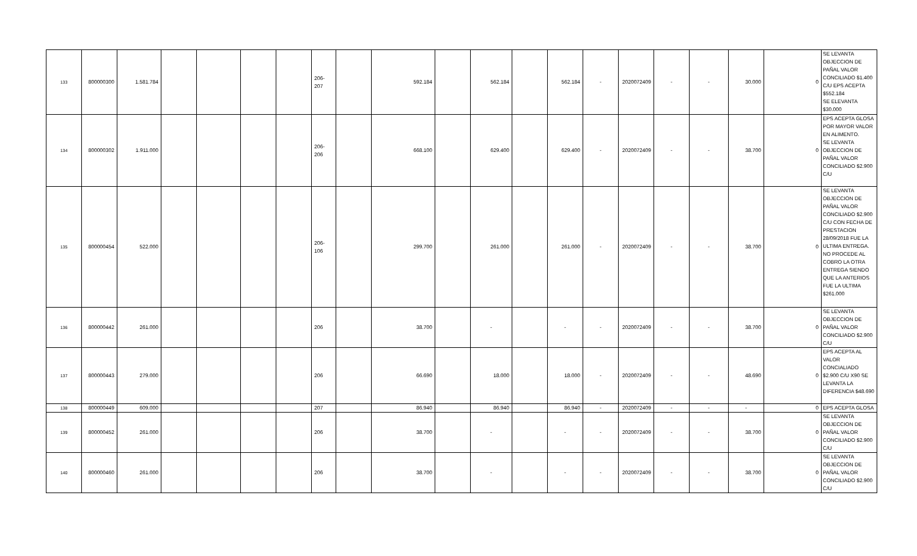| 133 | 800000300 | 1.581.784 | | | | | 206-207 | | 592.184 | | 562.184 | | 562.184 | - | 2020072409 | - | - | 30.000 | 0 | SE LEVANTA OBJECCION DE PAÑAL VALOR CONCILIADO $1.400 C/U EPS ACEPTA $552.184 SE ELEVANTA $30.000 |
| 134 | 800000302 | 1.911.000 | | | | | 206-206 | | 668.100 | | 629.400 | | 629.400 | - | 2020072409 | - | - | 38.700 | 0 | EPS ACEPTA GLOSA POR MAYOR VALOR EN ALIMENTO. SE LEVANTA OBJECCION DE PAÑAL VALOR CONCILIADO $2.900 C/U |
| 135 | 800000454 | 522.000 | | | | | 206-106 | | 299.700 | | 261.000 | | 261.000 | - | 2020072409 | - | - | 38.700 | 0 | SE LEVANTA OBJECCION DE PAÑAL VALOR CONCILIADO $2.900 C/U CON FECHA DE PRESTACION 28/09/2018 FUE LA ULTIMA ENTREGA. NO PROCEDE AL COBRO LA OTRA ENTREGA SIENDO QUE LA ANTERIOS FUE LA ULTIMA $261.000 |
| 136 | 800000442 | 261.000 | | | | | 206 | | 38.700 | | - | | - | - | 2020072409 | - | - | 38.700 | 0 | SE LEVANTA OBJECCION DE PAÑAL VALOR CONCILIADO $2.900 C/U |
| 137 | 800000443 | 279.000 | | | | | 206 | | 66.690 | | 18.000 | | 18.000 | - | 2020072409 | - | - | 48.690 | 0 | EPS ACEPTA AL VALOR CONCIALIADO $2.900 C/U X90 SE LEVANTA LA DIFERENCIA $48.690 |
| 138 | 800000449 | 609.000 | | | | | 207 | | 86.940 | | 86.940 | | 86.940 | - | 2020072409 | - | - | - | 0 | EPS ACEPTA GLOSA |
| 139 | 800000452 | 261.000 | | | | | 206 | | 38.700 | | - | | - | - | 2020072409 | - | - | 38.700 | 0 | SE LEVANTA OBJECCION DE PAÑAL VALOR CONCILIADO $2.900 C/U |
| 140 | 800000460 | 261.000 | | | | | 206 | | 38.700 | | - | | - | - | 2020072409 | - | - | 38.700 | 0 | SE LEVANTA OBJECCION DE PAÑAL VALOR CONCILIADO $2.900 C/U |